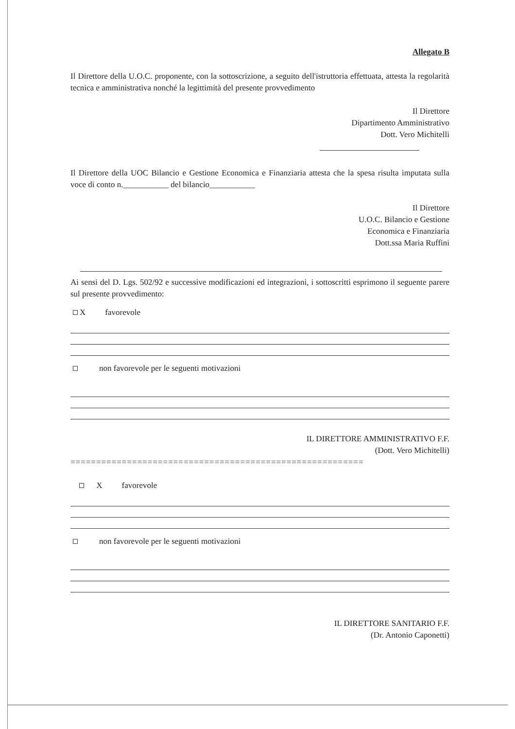Allegato B
Il Direttore della U.O.C. proponente, con la sottoscrizione, a seguito dell'istruttoria effettuata, attesta la regolarità tecnica e amministrativa nonché la legittimità del presente provvedimento
Il Direttore
Dipartimento Amministrativo
Dott. Vero Michitelli
Il Direttore della UOC Bilancio e Gestione Economica e Finanziaria attesta che la spesa risulta imputata sulla voce di conto n.___________ del bilancio___________
Il Direttore
U.O.C. Bilancio e Gestione
Economica e Finanziaria
Dott.ssa Maria Ruffini
Ai sensi del D. Lgs. 502/92 e successive modificazioni ed integrazioni, i sottoscritti esprimono il seguente parere sul presente provvedimento:
X favorevole
non favorevole per le seguenti motivazioni
IL DIRETTORE AMMINISTRATIVO F.F.
(Dott. Vero Michitelli)
=========================================================
X favorevole
non favorevole per le seguenti motivazioni
IL DIRETTORE SANITARIO F.F.
(Dr. Antonio Caponetti)